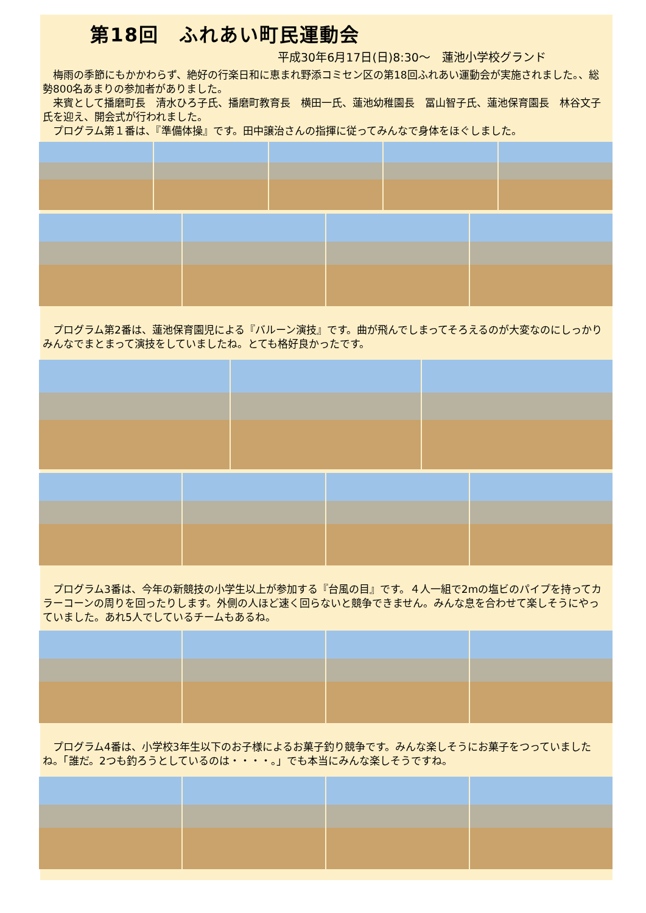第18回　ふれあい町民運動会
平成30年6月17日(日)8:30～　蓮池小学校グランド
　梅雨の季節にもかかわらず、絶好の行楽日和に恵まれ野添コミセン区の第18回ふれあい運動会が実施されました。、総勢800名あまりの参加者がありました。
　来賓として播磨町長　清水ひろ子氏、播磨町教育長　横田一氏、蓮池幼稚園長　冨山智子氏、蓮池保育園長　林谷文子氏を迎え、開会式が行われました。
　プログラム第１番は、『準備体操』です。田中譲治さんの指揮に従ってみんなで身体をほぐしました。
　プログラム第2番は、蓮池保育園児による『バルーン演技』です。曲が飛んでしまってそろえるのが大変なのにしっかりみんなでまとまって演技をしていましたね。とても格好良かったです。
　プログラム3番は、今年の新競技の小学生以上が参加する『台風の目』です。４人一組で2mの塩ビのパイプを持ってカラーコーンの周りを回ったりします。外側の人ほど速く回らないと競争できません。みんな息を合わせて楽しそうにやっていました。あれ5人でしているチームもあるね。
　プログラム4番は、小学校3年生以下のお子様によるお菓子釣り競争です。みんな楽しそうにお菓子をつっていましたね。「誰だ。2つも釣ろうとしているのは・・・・。」でも本当にみんな楽しそうですね。